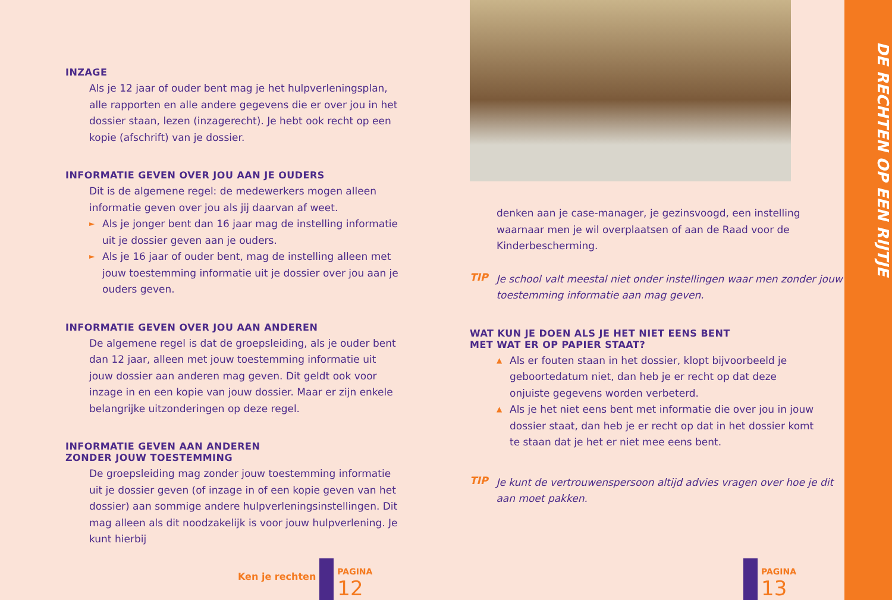INZAGE
Als je 12 jaar of ouder bent mag je het hulpverleningsplan, alle rapporten en alle andere gegevens die er over jou in het dossier staan, lezen (inzagerecht). Je hebt ook recht op een kopie (afschrift) van je dossier.
INFORMATIE GEVEN OVER JOU AAN JE OUDERS
Dit is de algemene regel: de medewerkers mogen alleen informatie geven over jou als jij daarvan af weet.
► Als je jonger bent dan 16 jaar mag de instelling informatie uit je dossier geven aan je ouders.
► Als je 16 jaar of ouder bent, mag de instelling alleen met jouw toestemming informatie uit je dossier over jou aan je ouders geven.
INFORMATIE GEVEN OVER JOU AAN ANDEREN
De algemene regel is dat de groepsleiding, als je ouder bent dan 12 jaar, alleen met jouw toestemming informatie uit jouw dossier aan anderen mag geven. Dit geldt ook voor inzage in en een kopie van jouw dossier. Maar er zijn enkele belangrijke uitzonderingen op deze regel.
INFORMATIE GEVEN AAN ANDEREN
ZONDER JOUW TOESTEMMING
De groepsleiding mag zonder jouw toestemming informatie uit je dossier geven (of inzage in of een kopie geven van het dossier) aan sommige andere hulpverleningsinstellingen. Dit mag alleen als dit noodzakelijk is voor jouw hulpverlening. Je kunt hierbij
Ken je rechten
PAGINA
12
denken aan je case-manager, je gezinsvoogd, een instelling waarnaar men je wil overplaatsen of aan de Raad voor de Kinderbescherming.
TIP
Je school valt meestal niet onder instellingen waar men zonder jouw toestemming informatie aan mag geven.
WAT KUN JE DOEN ALS JE HET NIET EENS BENT
MET WAT ER OP PAPIER STAAT?
▲ Als er fouten staan in het dossier, klopt bijvoorbeeld je geboortedatum niet, dan heb je er recht op dat deze onjuiste gegevens worden verbeterd.
▲ Als je het niet eens bent met informatie die over jou in jouw dossier staat, dan heb je er recht op dat in het dossier komt te staan dat je het er niet mee eens bent.
TIP
Je kunt de vertrouwenspersoon altijd advies vragen over hoe je dit aan moet pakken.
PAGINA
13
DE RECHTEN OP EEN RIJTJE